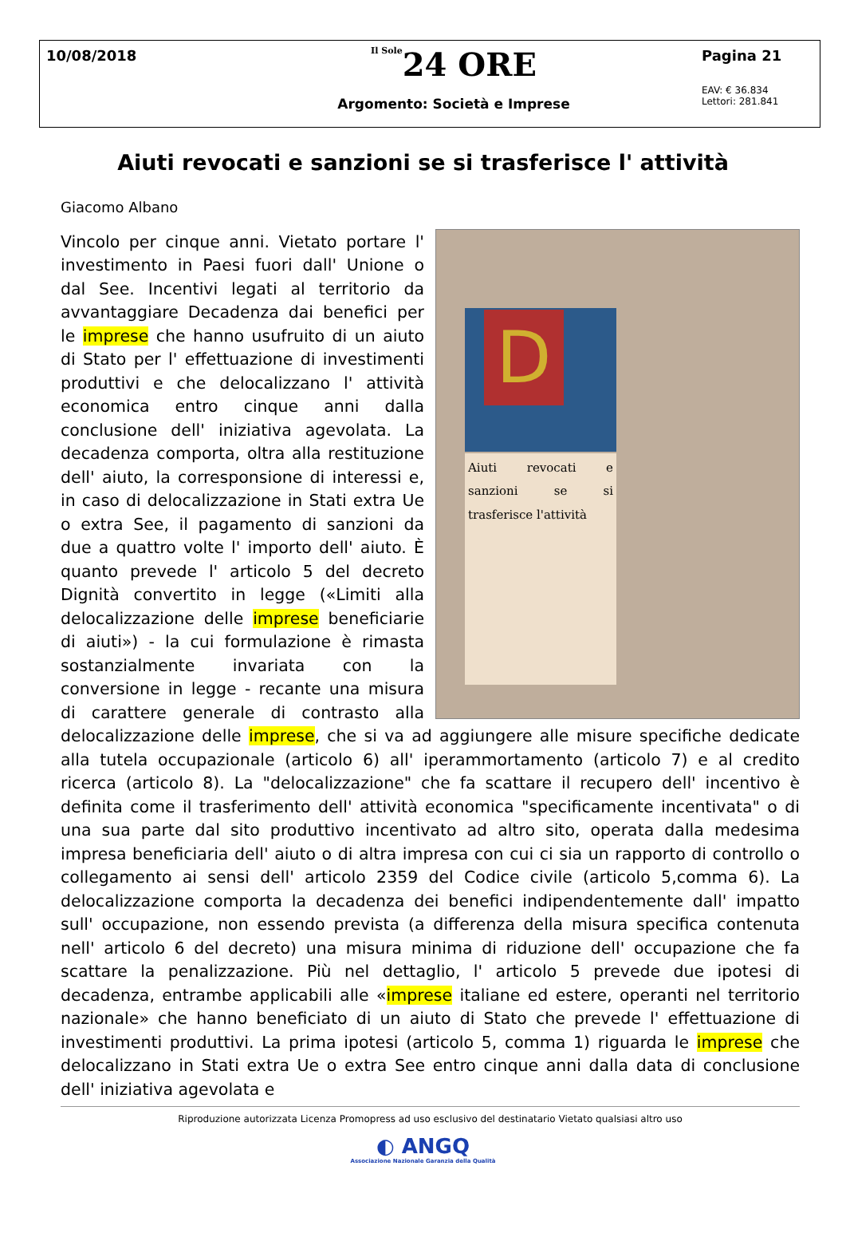10/08/2018
Il Sole24 ORE
Argomento: Società e Imprese
Pagina 21
EAV: € 36.834
Lettori: 281.841
Aiuti revocati e sanzioni se si trasferisce l' attività
Giacomo Albano
D
Aiuti revocati e sanzioni se si trasferisce l'attività
Vincolo per cinque anni. Vietato portare l' investimento in Paesi fuori dall' Unione o dal See. Incentivi legati al territorio da avvantaggiare Decadenza dai benefici per le imprese che hanno usufruito di un aiuto di Stato per l' effettuazione di investimenti produttivi e che delocalizzano l' attività economica entro cinque anni dalla conclusione dell' iniziativa agevolata. La decadenza comporta, oltra alla restituzione dell' aiuto, la corresponsione di interessi e, in caso di delocalizzazione in Stati extra Ue o extra See, il pagamento di sanzioni da due a quattro volte l' importo dell' aiuto. È quanto prevede l' articolo 5 del decreto Dignità convertito in legge («Limiti alla delocalizzazione delle imprese beneficiarie di aiuti») - la cui formulazione è rimasta sostanzialmente invariata con la conversione in legge - recante una misura di carattere generale di contrasto alla delocalizzazione delle imprese, che si va ad aggiungere alle misure specifiche dedicate alla tutela occupazionale (articolo 6) all' iperammortamento (articolo 7) e al credito ricerca (articolo 8). La "delocalizzazione" che fa scattare il recupero dell' incentivo è definita come il trasferimento dell' attività economica "specificamente incentivata" o di una sua parte dal sito produttivo incentivato ad altro sito, operata dalla medesima impresa beneficiaria dell' aiuto o di altra impresa con cui ci sia un rapporto di controllo o collegamento ai sensi dell' articolo 2359 del Codice civile (articolo 5,comma 6). La delocalizzazione comporta la decadenza dei benefici indipendentemente dall' impatto sull' occupazione, non essendo prevista (a differenza della misura specifica contenuta nell' articolo 6 del decreto) una misura minima di riduzione dell' occupazione che fa scattare la penalizzazione. Più nel dettaglio, l' articolo 5 prevede due ipotesi di decadenza, entrambe applicabili alle «imprese italiane ed estere, operanti nel territorio nazionale» che hanno beneficiato di un aiuto di Stato che prevede l' effettuazione di investimenti produttivi. La prima ipotesi (articolo 5, comma 1) riguarda le imprese che delocalizzano in Stati extra Ue o extra See entro cinque anni dalla data di conclusione dell' iniziativa agevolata e
Riproduzione autorizzata Licenza Promopress ad uso esclusivo del destinatario Vietato qualsiasi altro uso
◐ ANGQ
Associazione Nazionale Garanzia della Qualità